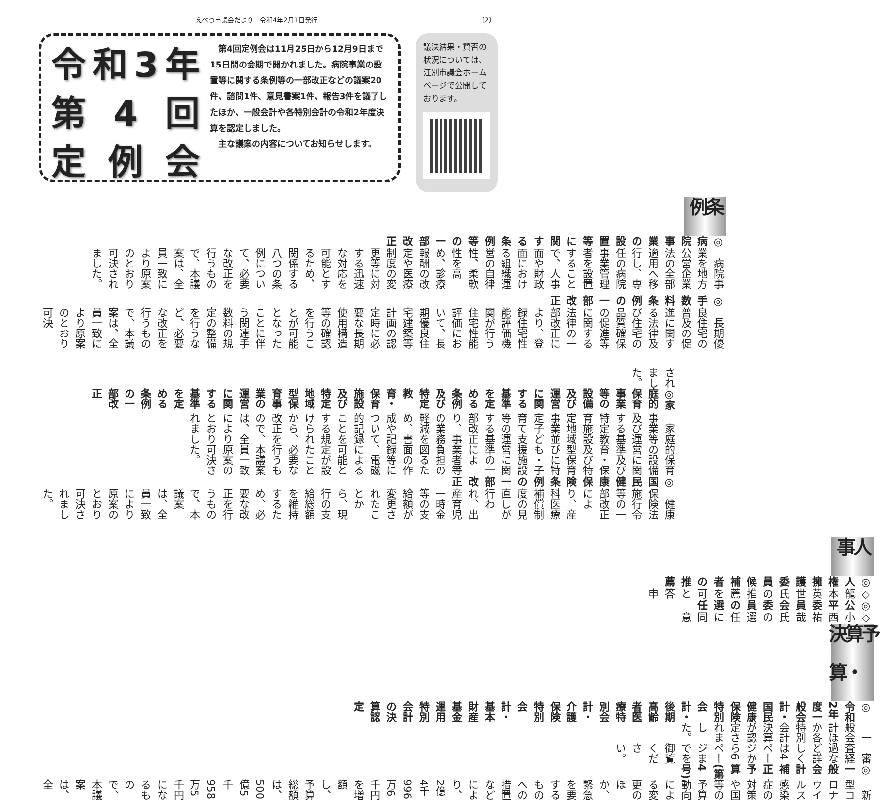えべつ市議会だより　令和4年2月1日発行 〔2〕
令和 3 年
第 4 回
定 例 会
　第4回定例会は11月25日から12月9日まで15日間の会期で開かれました。病院事業の設置等に関する条例等の一部改正などの議案20件、諮問1件、意見書案1件、報告3件を議了したほか、一般会計や各特別会計の令和2年度決算を認定しました。
　主な議案の内容についてお知らせします。
議決結果・賛否の状況については、江別市議会ホームページで公開しております。
条例
◎病院事業の設置等に関する条例等の一部改正
病院事業を地方公営企業法の全部適用へ移行し、専任の病院事業管理者を設置することで、人事面や財政面における組織運営の自律性、柔軟性を高め、診療報酬の改定や医療制度の変更等に対する迅速な対応を可能とするため、関係する八つの条例について、必要な改正を行うもので、本議案は、全員一致により原案のとおり可決されました。
◎手数料条例の一部改正
長期優良住宅の普及の促進に関する法律及び住宅の品質確保の促進等に関する法律の一部改正により、登録住宅性能評価機関が行う住宅性能評価において、長期優良住宅建築等計画の認定時に必要な長期使用構造等の確認を行うことが可能となったことに伴う関連手数料の規定の整備を行うなど、必要な改正を行うもので、本議案は、全員一致により原案のとおり可決
されました。
◎家庭的保育事業等の設備及び運営に関する基準を定める条例及び特定教育・保育施設及び特定地域型保育事業の運営に関する基準を定める条例の一部改正
家庭的保育事業等の設備及び運営に関する基準及び特定教育・保育施設及び特定地域型保育事業並びに特定子ども・子育て支援施設等の運営に関する基準の一部改正により、事業者等の業務負担の軽減を図るため、書面の作成や記録等について、電磁的記録によることを可能とする規定が設けられたことから、必要な改正を行うもので、本議案は、全員一致により原案のとおり可決されました。
◎国民健康保険条例の一部改正
健康保険法施行令等の一部改正により、産科医療補償制度の見直しが行われ、出産育児一時金等の支給額が変更されたことから、現行の支給総額を維持するため、必要な改正を行うもので、本議案は、全員一致により原案のとおり可決されました。
人事
◎人権擁護委員候補者の推薦
◇龍本英世氏の推薦を可と答申
◎公平委員会委員の選任
◇小西祐哉氏の選任に同意
予算・決算
◎令和2年度一般会計・国民健康保険特別会計・後期高齢者医療特別会計・介護保険特別会計・基本財産基金運用特別会計の決算認定
一般会計ほか各特別会計決算が認定されました。
審査経過など詳しくは4ページから6ページまでを御覧ください。
◎一般会計補正予算(第4号)
新型コロナウイルス感染症の対策や国等の予算動向による変更のほか、緊急を要するものへの措置などにより、2億4千996万6千円を増額し、予算総額は、500億5千958万5千円になるもので、本議案は、全